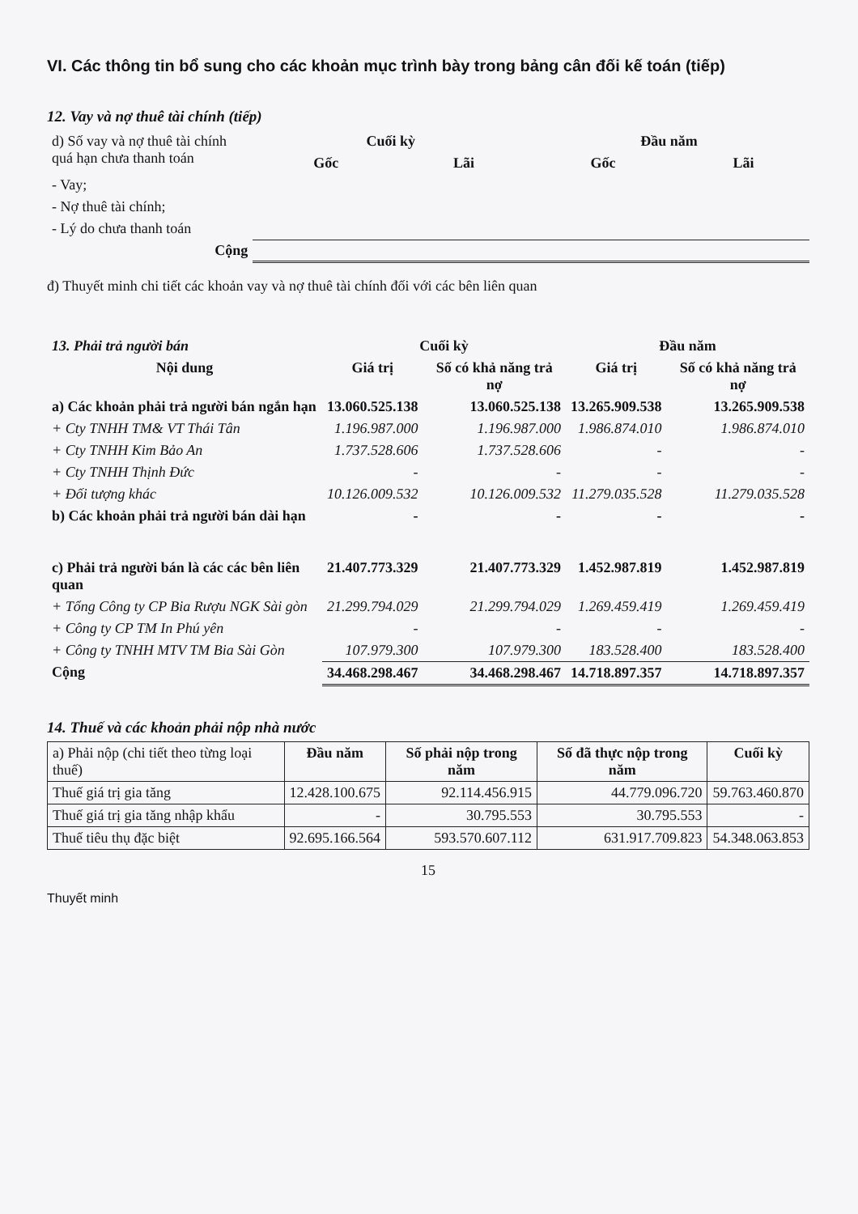VI. Các thông tin bổ sung cho các khoản mục trình bày trong bảng cân đối kế toán (tiếp)
12. Vay và nợ thuê tài chính (tiếp)
| d) Số vay và nợ thuê tài chính quá hạn chưa thanh toán | Cuối kỳ | | Đầu năm | |
| --- | --- | --- | --- | --- |
| | Gốc | Lãi | Gốc | Lãi |
| - Vay; | | | | |
| - Nợ thuê tài chính; | | | | |
| - Lý do chưa thanh toán | | | | |
| Cộng | | | | |
đ) Thuyết minh chi tiết các khoản vay và nợ thuê tài chính đối với các bên liên quan
| 13. Phải trả người bán | Cuối kỳ | | Đầu năm | |
| --- | --- | --- | --- | --- |
| Nội dung | Giá trị | Số có khả năng trả nợ | Giá trị | Số có khả năng trả nợ |
| a) Các khoản phải trả người bán ngắn hạn | 13.060.525.138 | 13.060.525.138 | 13.265.909.538 | 13.265.909.538 |
| + Cty TNHH TM& VT Thái Tân | 1.196.987.000 | 1.196.987.000 | 1.986.874.010 | 1.986.874.010 |
| + Cty TNHH Kim Bảo An | 1.737.528.606 | 1.737.528.606 | - | - |
| + Cty TNHH Thịnh Đức | - | - | - | - |
| + Đối tượng khác | 10.126.009.532 | 10.126.009.532 | 11.279.035.528 | 11.279.035.528 |
| b) Các khoản phải trả người bán dài hạn | - | - | - | - |
| c) Phải trả người bán là các các bên liên quan | 21.407.773.329 | 21.407.773.329 | 1.452.987.819 | 1.452.987.819 |
| + Tổng Công ty CP Bia Rượu NGK Sài gòn | 21.299.794.029 | 21.299.794.029 | 1.269.459.419 | 1.269.459.419 |
| + Công ty CP TM In Phú yên | - | - | - | - |
| + Công ty TNHH MTV TM Bia Sài Gòn | 107.979.300 | 107.979.300 | 183.528.400 | 183.528.400 |
| Cộng | 34.468.298.467 | 34.468.298.467 | 14.718.897.357 | 14.718.897.357 |
14. Thuế và các khoản phải nộp nhà nước
| a) Phải nộp (chi tiết theo từng loại thuế) | Đầu năm | Số phải nộp trong năm | Số đã thực nộp trong năm | Cuối kỳ |
| Thuế giá trị gia tăng | 12.428.100.675 | 92.114.456.915 | 44.779.096.720 | 59.763.460.870 |
| Thuế giá trị gia tăng nhập khẩu | - | 30.795.553 | 30.795.553 | - |
| Thuế tiêu thụ đặc biệt | 92.695.166.564 | 593.570.607.112 | 631.917.709.823 | 54.348.063.853 |
15
Thuyết minh